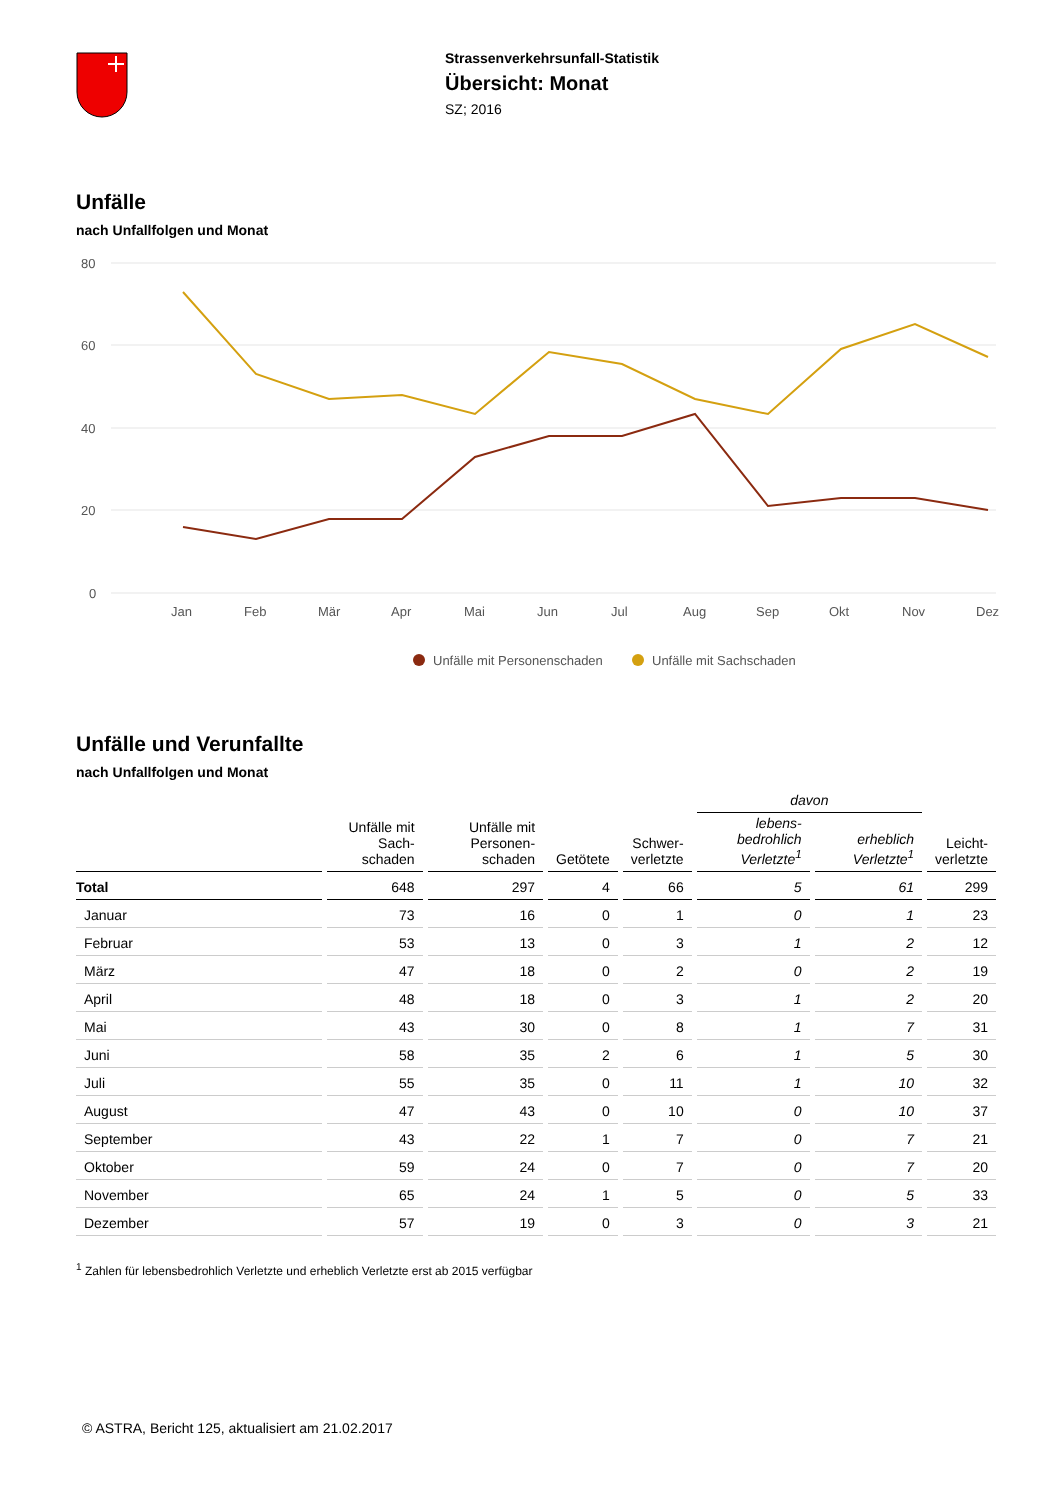Strassenverkehrsunfall-Statistik
Übersicht: Monat
SZ; 2016
Unfälle
nach Unfallfolgen und Monat
80
60
40
20
0
Jan
Feb
Mär
Apr
Mai
Jun
Jul
Aug
Sep
Okt
Nov
Dez
Unfälle mit Personenschaden
Unfälle mit Sachschaden
Unfälle und Verunfallte
nach Unfallfolgen und Monat
| | | | | | davon | | |
| --- | --- | --- | --- | --- | --- | --- | --- |
| | Unfälle mit Sach- schaden | Unfälle mit Personen- schaden | Getötete | Schwer- verletzte | lebens- bedrohlich Verletzte<sup>1</sup> | erheblich Verletzte<sup>1</sup> | Leicht- verletzte |
| Total | 648 | 297 | 4 | 66 | 5 | 61 | 299 |
| Januar | 73 | 16 | 0 | 1 | 0 | 1 | 23 |
| Februar | 53 | 13 | 0 | 3 | 1 | 2 | 12 |
| März | 47 | 18 | 0 | 2 | 0 | 2 | 19 |
| April | 48 | 18 | 0 | 3 | 1 | 2 | 20 |
| Mai | 43 | 30 | 0 | 8 | 1 | 7 | 31 |
| Juni | 58 | 35 | 2 | 6 | 1 | 5 | 30 |
| Juli | 55 | 35 | 0 | 11 | 1 | 10 | 32 |
| August | 47 | 43 | 0 | 10 | 0 | 10 | 37 |
| September | 43 | 22 | 1 | 7 | 0 | 7 | 21 |
| Oktober | 59 | 24 | 0 | 7 | 0 | 7 | 20 |
| November | 65 | 24 | 1 | 5 | 0 | 5 | 33 |
| Dezember | 57 | 19 | 0 | 3 | 0 | 3 | 21 |
<sup>1</sup> Zahlen für lebensbedrohlich Verletzte und erheblich Verletzte erst ab 2015 verfügbar
© ASTRA, Bericht 125, aktualisiert am 21.02.2017